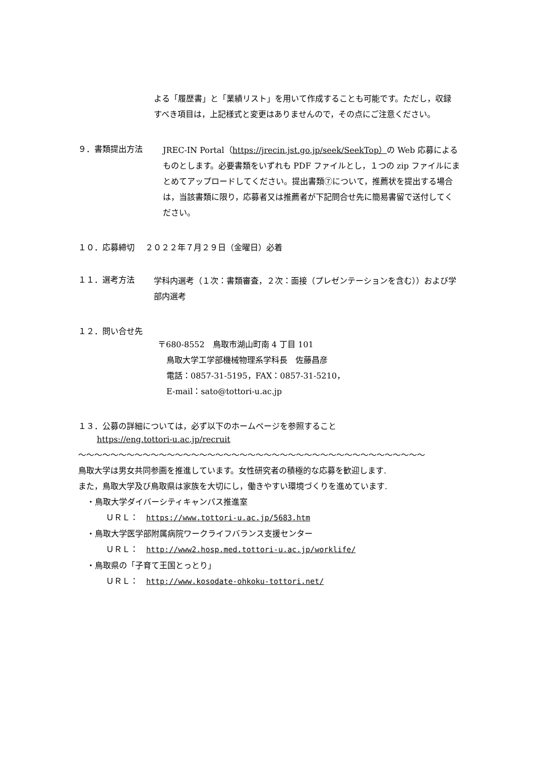よる「履歴書」と「業績リスト」を用いて作成することも可能です。ただし，収録すべき項目は，上記様式と変更はありませんので，その点にご注意ください。
９．書類提出方法
JREC-IN Portal（https://jrecin.jst.go.jp/seek/SeekTop）の Web 応募によるものとします。必要書類をいずれも PDF ファイルとし，１つの zip ファイルにまとめてアップロードしてください。提出書類⑦について，推薦状を提出する場合は，当該書類に限り，応募者又は推薦者が下記問合せ先に簡易書留で送付してください。
１０．応募締切　 ２０２２年７月２９日（金曜日）必着
１１．選考方法
学科内選考（１次：書類審査，２次：面接（プレゼンテーションを含む））および学部内選考
１２．問い合せ先
〒680-8552　鳥取市湖山町南 4 丁目 101
鳥取大学工学部機械物理系学科長　佐藤昌彦
電話：0857-31-5195，FAX：0857-31-5210，
E-mail：sato@tottori-u.ac.jp
１３．公募の詳細については，必ず以下のホームページを参照すること
https://eng.tottori-u.ac.jp/recruit
〜〜〜〜〜〜〜〜〜〜〜〜〜〜〜〜〜〜〜〜〜〜〜〜〜〜〜〜〜〜〜〜〜〜〜〜〜〜〜〜〜〜〜
鳥取大学は男女共同参画を推進しています。女性研究者の積極的な応募を歓迎します.
また，鳥取大学及び鳥取県は家族を大切にし，働きやすい環境づくりを進めています.
・鳥取大学ダイバーシティキャンパス推進室
ＵＲＬ：　https://www.tottori-u.ac.jp/5683.htm
・鳥取大学医学部附属病院ワークライフバランス支援センター
ＵＲＬ：　http://www2.hosp.med.tottori-u.ac.jp/worklife/
・鳥取県の「子育て王国とっとり」
ＵＲＬ：　http://www.kosodate-ohkoku-tottori.net/